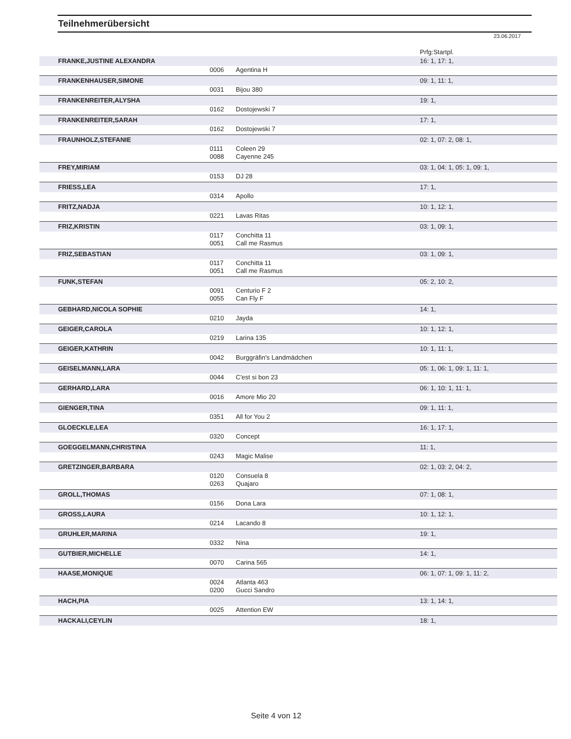Teilnehmerübersicht
23.06.2017
| | | | Prfg:Startpl. |
| FRANKE,JUSTINE ALEXANDRA | | | 16: 1, 17: 1, |
| | 0006 | Agentina H | |
| FRANKENHAUSER,SIMONE | | | 09: 1, 11: 1, |
| | 0031 | Bijou 380 | |
| FRANKENREITER,ALYSHA | | | 19: 1, |
| | 0162 | Dostojewski 7 | |
| FRANKENREITER,SARAH | | | 17: 1, |
| | 0162 | Dostojewski 7 | |
| FRAUNHOLZ,STEFANIE | | | 02: 1, 07: 2, 08: 1, |
| | 0111 | Coleen 29 | |
| | 0088 | Cayenne 245 | |
| FREY,MIRIAM | | | 03: 1, 04: 1, 05: 1, 09: 1, |
| | 0153 | DJ 28 | |
| FRIESS,LEA | | | 17: 1, |
| | 0314 | Apollo | |
| FRITZ,NADJA | | | 10: 1, 12: 1, |
| | 0221 | Lavas Ritas | |
| FRIZ,KRISTIN | | | 03: 1, 09: 1, |
| | 0117 | Conchitta 11 | |
| | 0051 | Call me Rasmus | |
| FRIZ,SEBASTIAN | | | 03: 1, 09: 1, |
| | 0117 | Conchitta 11 | |
| | 0051 | Call me Rasmus | |
| FUNK,STEFAN | | | 05: 2, 10: 2, |
| | 0091 | Centurio F 2 | |
| | 0055 | Can Fly F | |
| GEBHARD,NICOLA SOPHIE | | | 14: 1, |
| | 0210 | Jayda | |
| GEIGER,CAROLA | | | 10: 1, 12: 1, |
| | 0219 | Larina 135 | |
| GEIGER,KATHRIN | | | 10: 1, 11: 1, |
| | 0042 | Burggräfin's Landmädchen | |
| GEISELMANN,LARA | | | 05: 1, 06: 1, 09: 1, 11: 1, |
| | 0044 | C'est si bon 23 | |
| GERHARD,LARA | | | 06: 1, 10: 1, 11: 1, |
| | 0016 | Amore Mio 20 | |
| GIENGER,TINA | | | 09: 1, 11: 1, |
| | 0351 | All for You 2 | |
| GLOECKLE,LEA | | | 16: 1, 17: 1, |
| | 0320 | Concept | |
| GOEGGELMANN,CHRISTINA | | | 11: 1, |
| | 0243 | Magic Malise | |
| GRETZINGER,BARBARA | | | 02: 1, 03: 2, 04: 2, |
| | 0120 | Consuela 8 | |
| | 0263 | Quajaro | |
| GROLL,THOMAS | | | 07: 1, 08: 1, |
| | 0156 | Dona Lara | |
| GROSS,LAURA | | | 10: 1, 12: 1, |
| | 0214 | Lacando 8 | |
| GRUHLER,MARINA | | | 19: 1, |
| | 0332 | Nina | |
| GUTBIER,MICHELLE | | | 14: 1, |
| | 0070 | Carina 565 | |
| HAASE,MONIQUE | | | 06: 1, 07: 1, 09: 1, 11: 2, |
| | 0024 | Atlanta 463 | |
| | 0200 | Gucci Sandro | |
| HACH,PIA | | | 13: 1, 14: 1, |
| | 0025 | Attention EW | |
| HACKALI,CEYLIN | | | 18: 1, |
Seite 4 von 12